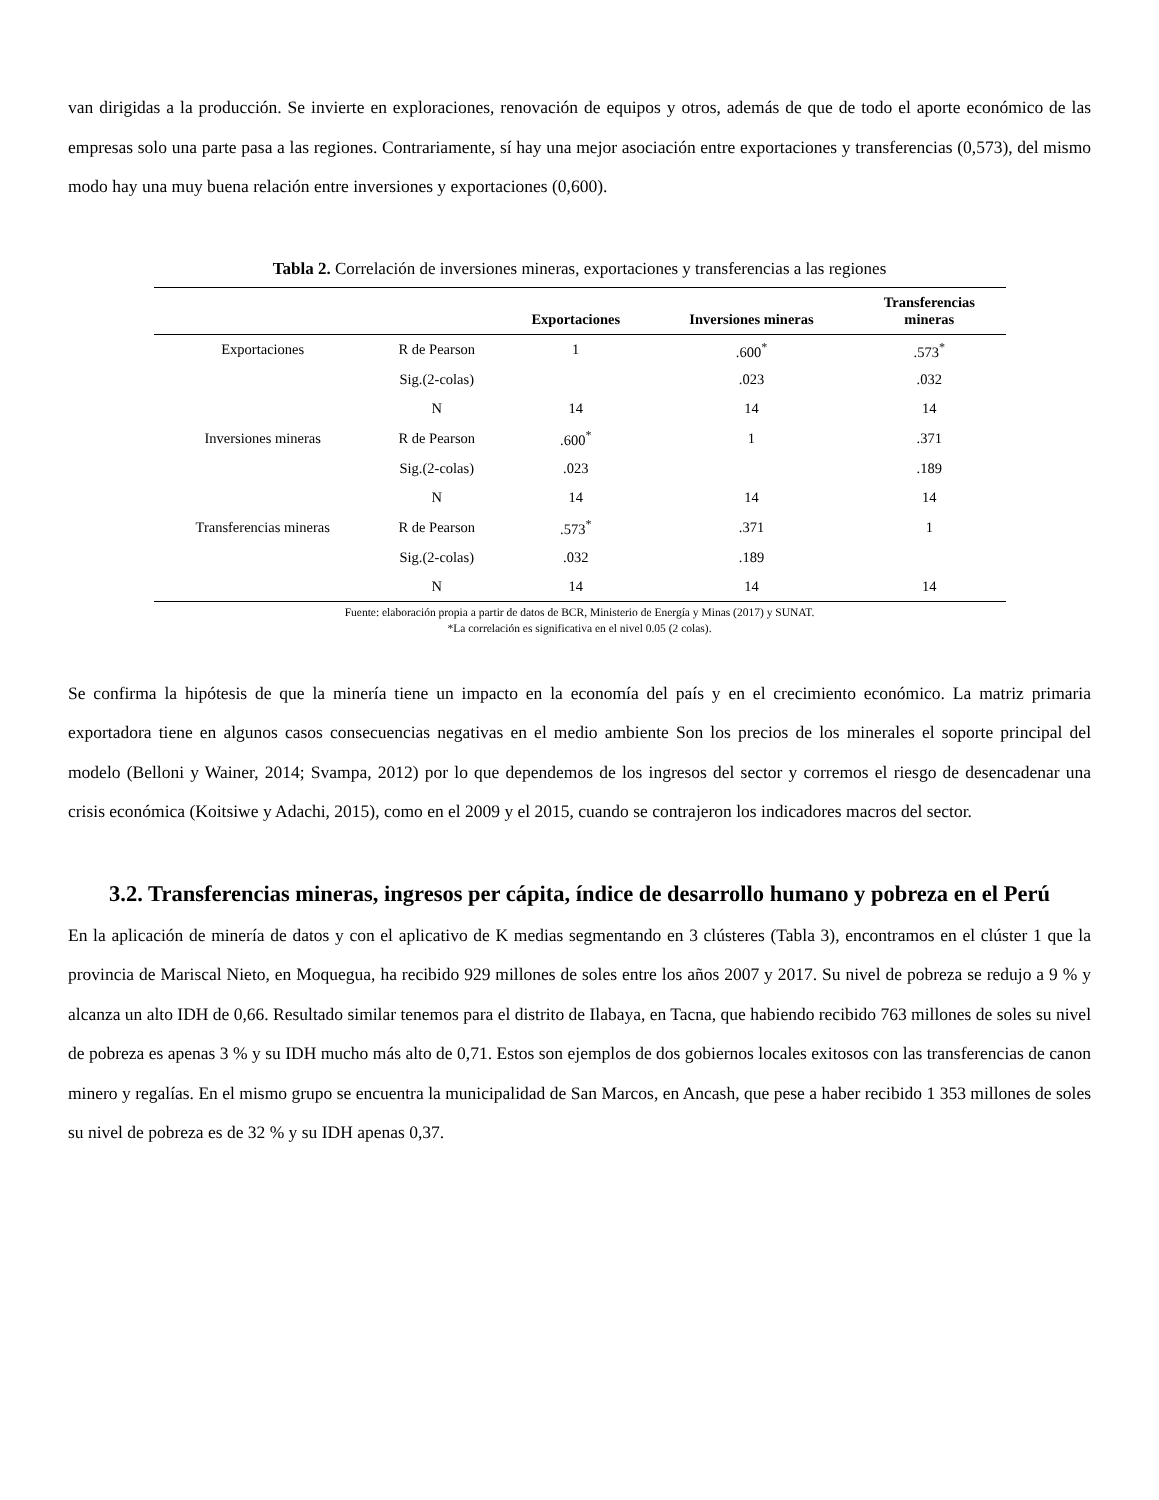van dirigidas a la producción. Se invierte en exploraciones, renovación de equipos y otros, además de que de todo el aporte económico de las empresas solo una parte pasa a las regiones. Contrariamente, sí hay una mejor asociación entre exportaciones y transferencias (0,573), del mismo modo hay una muy buena relación entre inversiones y exportaciones (0,600).
Tabla 2. Correlación de inversiones mineras, exportaciones y transferencias a las regiones
| | | Exportaciones | Inversiones mineras | Transferencias mineras |
| --- | --- | --- | --- | --- |
| Exportaciones | R de Pearson | 1 | .600<sup>*</sup> | .573<sup>*</sup> |
| | Sig.(2-colas) | | .023 | .032 |
| | N | 14 | 14 | 14 |
| Inversiones mineras | R de Pearson | .600<sup>*</sup> | 1 | .371 |
| | Sig.(2-colas) | .023 | | .189 |
| | N | 14 | 14 | 14 |
| Transferencias mineras | R de Pearson | .573<sup>*</sup> | .371 | 1 |
| | Sig.(2-colas) | .032 | .189 | |
| | N | 14 | 14 | 14 |
Fuente: elaboración propia a partir de datos de BCR, Ministerio de Energía y Minas (2017) y SUNAT.
*La correlación es significativa en el nivel 0.05 (2 colas).
Se confirma la hipótesis de que la minería tiene un impacto en la economía del país y en el crecimiento económico. La matriz primaria exportadora tiene en algunos casos consecuencias negativas en el medio ambiente Son los precios de los minerales el soporte principal del modelo (Belloni y Wainer, 2014; Svampa, 2012) por lo que dependemos de los ingresos del sector y corremos el riesgo de desencadenar una crisis económica (Koitsiwe y Adachi, 2015), como en el 2009 y el 2015, cuando se contrajeron los indicadores macros del sector.
3.2. Transferencias mineras, ingresos per cápita, índice de desarrollo humano y pobreza en el Perú
En la aplicación de minería de datos y con el aplicativo de K medias segmentando en 3 clústeres (Tabla 3), encontramos en el clúster 1 que la provincia de Mariscal Nieto, en Moquegua, ha recibido 929 millones de soles entre los años 2007 y 2017. Su nivel de pobreza se redujo a 9 % y alcanza un alto IDH de 0,66. Resultado similar tenemos para el distrito de Ilabaya, en Tacna, que habiendo recibido 763 millones de soles su nivel de pobreza es apenas 3 % y su IDH mucho más alto de 0,71. Estos son ejemplos de dos gobiernos locales exitosos con las transferencias de canon minero y regalías. En el mismo grupo se encuentra la municipalidad de San Marcos, en Ancash, que pese a haber recibido 1 353 millones de soles su nivel de pobreza es de 32 % y su IDH apenas 0,37.